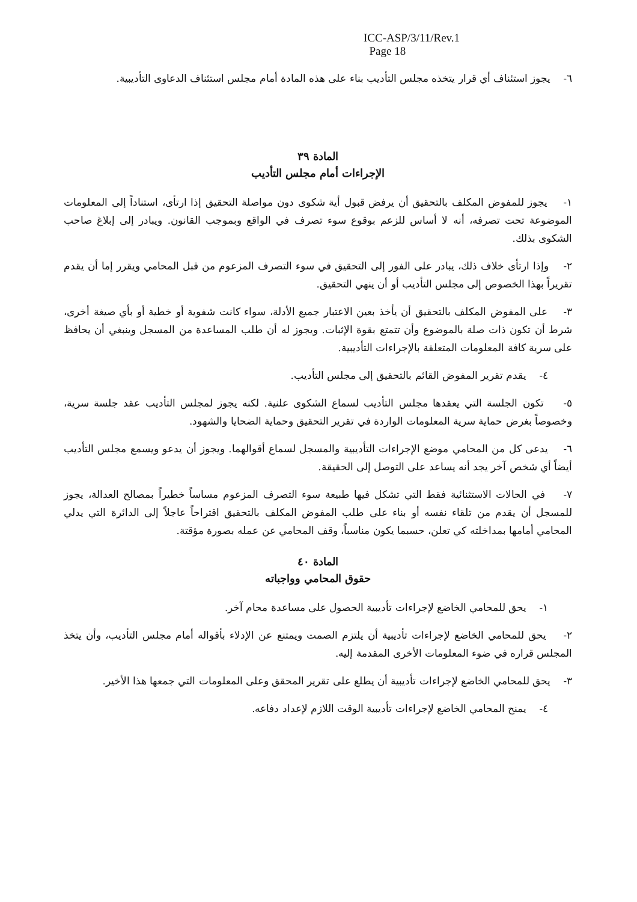ICC-ASP/3/11/Rev.1
Page 18
٦- يجوز استئناف أي قرار يتخذه مجلس التأديب بناء على هذه المادة أمام مجلس استئناف الدعاوى التأديبية.
المادة ٣٩
الإجراءات أمام مجلس التأديب
١- يجوز للمفوض المكلف بالتحقيق أن يرفض قبول أية شكوى دون مواصلة التحقيق إذا ارتأى، استناداً إلى المعلومات الموضوعة تحت تصرفه، أنه لا أساس للزعم بوقوع سوء تصرف في الواقع وبموجب القانون. ويبادر إلى إبلاغ صاحب الشكوى بذلك.
٢- وإذا ارتأى خلاف ذلك، يبادر على الفور إلى التحقيق في سوء التصرف المزعوم من قبل المحامي ويقرر إما أن يقدم تقريراً بهذا الخصوص إلى مجلس التأديب أو أن ينهي التحقيق.
٣- على المفوض المكلف بالتحقيق أن يأخذ بعين الاعتبار جميع الأدلة، سواء كانت شفوية أو خطية أو بأي صيغة أخرى، شرط أن تكون ذات صلة بالموضوع وأن تتمتع بقوة الإثبات. ويجوز له أن طلب المساعدة من المسجل وينبغي أن يحافظ على سرية كافة المعلومات المتعلقة بالإجراءات التأديبية.
٤- يقدم تقرير المفوض القائم بالتحقيق إلى مجلس التأديب.
٥- تكون الجلسة التي يعقدها مجلس التأديب لسماع الشكوى علنية. لكنه يجوز لمجلس التأديب عقد جلسة سرية، وخصوصاً بغرض حماية سرية المعلومات الواردة في تقرير التحقيق وحماية الضحايا والشهود.
٦- يدعى كل من المحامي موضع الإجراءات التأديبية والمسجل لسماع أقوالهما. ويجوز أن يدعو ويسمع مجلس التأديب أيضاً أي شخص آخر يجد أنه يساعد على التوصل إلى الحقيقة.
٧- في الحالات الاستثنائية فقط التي تشكل فيها طبيعة سوء التصرف المزعوم مساساً خطيراً بمصالح العدالة، يجوز للمسجل أن يقدم من تلقاء نفسه أو بناء على طلب المفوض المكلف بالتحقيق اقتراحاً عاجلاً إلى الدائرة التي يدلي المحامي أمامها بمداخلته كي تعلن، حسبما يكون مناسباً، وقف المحامي عن عمله بصورة مؤقتة.
المادة ٤٠
حقوق المحامي وواجباته
١- يحق للمحامي الخاضع لإجراءات تأديبية الحصول على مساعدة محام آخر.
٢- يحق للمحامي الخاضع لإجراءات تأديبية أن يلتزم الصمت ويمتنع عن الإدلاء بأقواله أمام مجلس التأديب، وأن يتخذ المجلس قراره في ضوء المعلومات الأخرى المقدمة إليه.
٣- يحق للمحامي الخاضع لإجراءات تأديبية أن يطلع على تقرير المحقق وعلى المعلومات التي جمعها هذا الأخير.
٤- يمنح المحامي الخاضع لإجراءات تأديبية الوقت اللازم لإعداد دفاعه.